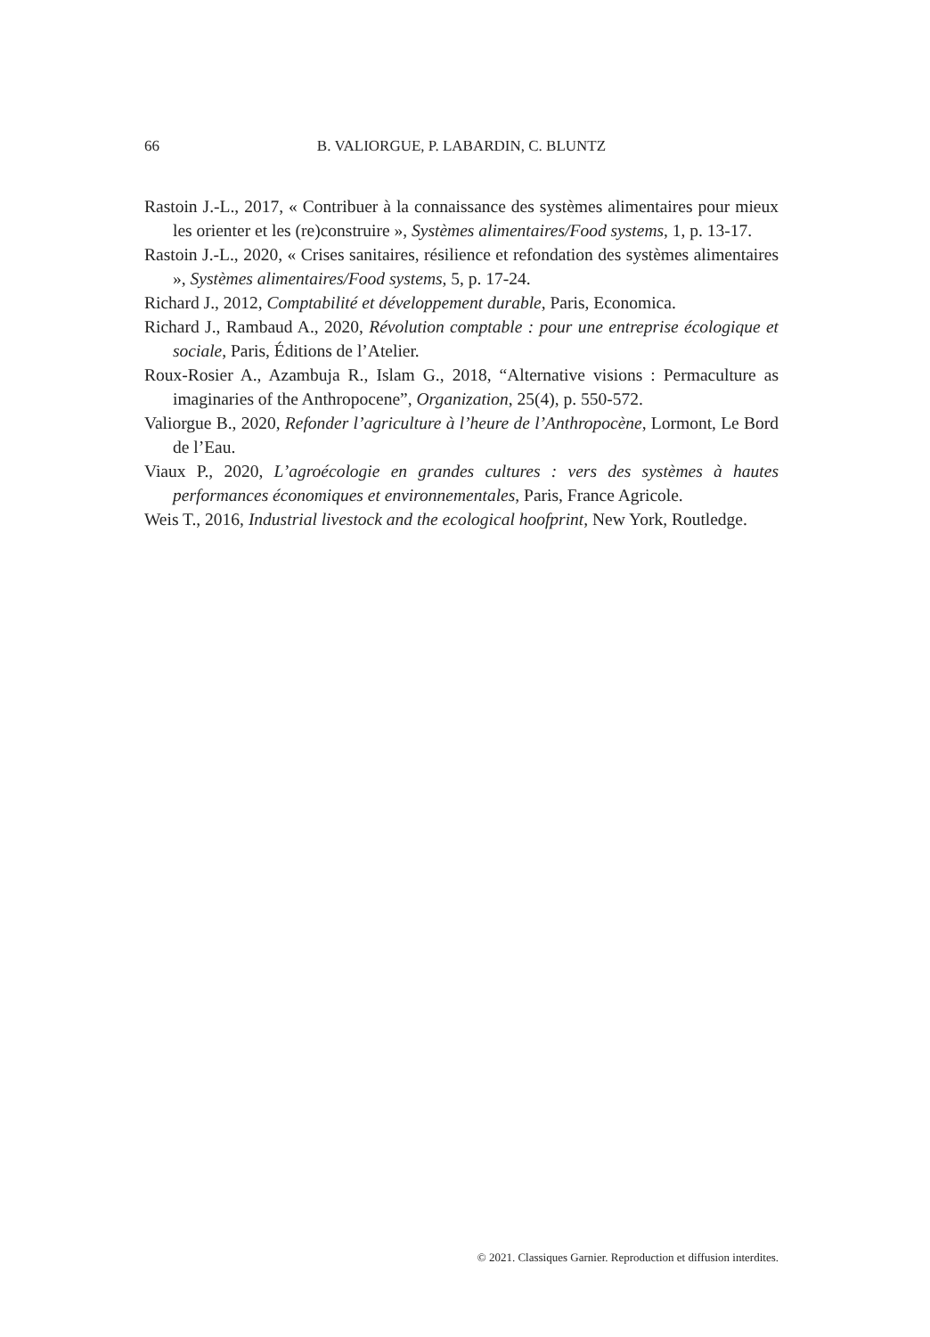66 B. VALIORGUE, P. LABARDIN, C. BLUNTZ
Rastoin J.-L., 2017, « Contribuer à la connaissance des systèmes alimentaires pour mieux les orienter et les (re)construire », Systèmes alimentaires/Food systems, 1, p. 13-17.
Rastoin J.-L., 2020, « Crises sanitaires, résilience et refondation des systèmes alimentaires », Systèmes alimentaires/Food systems, 5, p. 17-24.
Richard J., 2012, Comptabilité et développement durable, Paris, Economica.
Richard J., Rambaud A., 2020, Révolution comptable : pour une entreprise écologique et sociale, Paris, Éditions de l’Atelier.
Roux-Rosier A., Azambuja R., Islam G., 2018, “Alternative visions : Permaculture as imaginaries of the Anthropocene”, Organization, 25(4), p. 550-572.
Valiorgue B., 2020, Refonder l’agriculture à l’heure de l’Anthropocène, Lormont, Le Bord de l’Eau.
Viaux P., 2020, L’agroécologie en grandes cultures : vers des systèmes à hautes performances économiques et environnementales, Paris, France Agricole.
Weis T., 2016, Industrial livestock and the ecological hoofprint, New York, Routledge.
© 2021. Classiques Garnier. Reproduction et diffusion interdites.